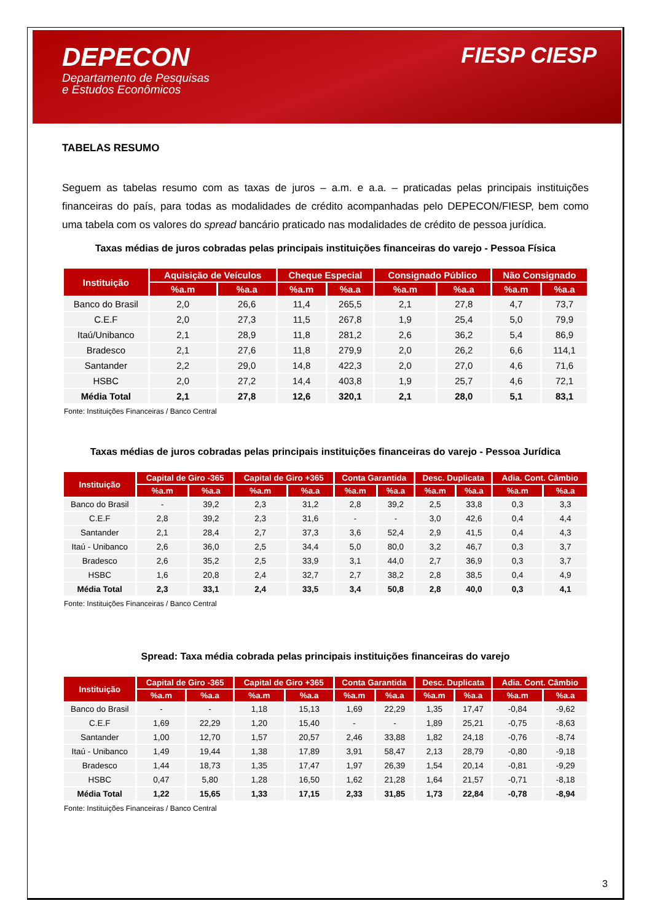DEPECON
Departamento de Pesquisas
e Estudos Econômicos
FIESP CIESP
TABELAS RESUMO
Seguem as tabelas resumo com as taxas de juros – a.m. e a.a. – praticadas pelas principais instituições financeiras do país, para todas as modalidades de crédito acompanhadas pelo DEPECON/FIESP, bem como uma tabela com os valores do spread bancário praticado nas modalidades de crédito de pessoa jurídica.
Taxas médias de juros cobradas pelas principais instituições financeiras do varejo - Pessoa Física
| Instituição | Aquisição de Veículos | | Cheque Especial | | Consignado Público | | Não Consignado | |
| --- | --- | --- | --- | --- | --- | --- | --- | --- |
| | %a.m | %a.a | %a.m | %a.a | %a.m | %a.a | %a.m | %a.a |
| Banco do Brasil | 2,0 | 26,6 | 11,4 | 265,5 | 2,1 | 27,8 | 4,7 | 73,7 |
| C.E.F | 2,0 | 27,3 | 11,5 | 267,8 | 1,9 | 25,4 | 5,0 | 79,9 |
| Itaú/Unibanco | 2,1 | 28,9 | 11,8 | 281,2 | 2,6 | 36,2 | 5,4 | 86,9 |
| Bradesco | 2,1 | 27,6 | 11,8 | 279,9 | 2,0 | 26,2 | 6,6 | 114,1 |
| Santander | 2,2 | 29,0 | 14,8 | 422,3 | 2,0 | 27,0 | 4,6 | 71,6 |
| HSBC | 2,0 | 27,2 | 14,4 | 403,8 | 1,9 | 25,7 | 4,6 | 72,1 |
| Média Total | 2,1 | 27,8 | 12,6 | 320,1 | 2,1 | 28,0 | 5,1 | 83,1 |
Fonte: Instituições Financeiras / Banco Central
Taxas médias de juros cobradas pelas principais instituições financeiras do varejo - Pessoa Jurídica
| Instituição | Capital de Giro -365 | | Capital de Giro +365 | | Conta Garantida | | Desc. Duplicata | | Adia. Cont. Câmbio | |
| --- | --- | --- | --- | --- | --- | --- | --- | --- | --- | --- |
| | %a.m | %a.a | %a.m | %a.a | %a.m | %a.a | %a.m | %a.a | %a.m | %a.a |
| Banco do Brasil | - | 39,2 | 2,3 | 31,2 | 2,8 | 39,2 | 2,5 | 33,8 | 0,3 | 3,3 |
| C.E.F | 2,8 | 39,2 | 2,3 | 31,6 | - | - | 3,0 | 42,6 | 0,4 | 4,4 |
| Santander | 2,1 | 28,4 | 2,7 | 37,3 | 3,6 | 52,4 | 2,9 | 41,5 | 0,4 | 4,3 |
| Itaú - Unibanco | 2,6 | 36,0 | 2,5 | 34,4 | 5,0 | 80,0 | 3,2 | 46,7 | 0,3 | 3,7 |
| Bradesco | 2,6 | 35,2 | 2,5 | 33,9 | 3,1 | 44,0 | 2,7 | 36,9 | 0,3 | 3,7 |
| HSBC | 1,6 | 20,8 | 2,4 | 32,7 | 2,7 | 38,2 | 2,8 | 38,5 | 0,4 | 4,9 |
| Média Total | 2,3 | 33,1 | 2,4 | 33,5 | 3,4 | 50,8 | 2,8 | 40,0 | 0,3 | 4,1 |
Fonte: Instituições Financeiras / Banco Central
Spread: Taxa média cobrada pelas principais instituições financeiras do varejo
| Instituição | Capital de Giro -365 | | Capital de Giro +365 | | Conta Garantida | | Desc. Duplicata | | Adia. Cont. Câmbio | |
| --- | --- | --- | --- | --- | --- | --- | --- | --- | --- | --- |
| | %a.m | %a.a | %a.m | %a.a | %a.m | %a.a | %a.m | %a.a | %a.m | %a.a |
| Banco do Brasil | - | - | 1,18 | 15,13 | 1,69 | 22,29 | 1,35 | 17,47 | -0,84 | -9,62 |
| C.E.F | 1,69 | 22,29 | 1,20 | 15,40 | - | - | 1,89 | 25,21 | -0,75 | -8,63 |
| Santander | 1,00 | 12,70 | 1,57 | 20,57 | 2,46 | 33,88 | 1,82 | 24,18 | -0,76 | -8,74 |
| Itaú - Unibanco | 1,49 | 19,44 | 1,38 | 17,89 | 3,91 | 58,47 | 2,13 | 28,79 | -0,80 | -9,18 |
| Bradesco | 1,44 | 18,73 | 1,35 | 17,47 | 1,97 | 26,39 | 1,54 | 20,14 | -0,81 | -9,29 |
| HSBC | 0,47 | 5,80 | 1,28 | 16,50 | 1,62 | 21,28 | 1,64 | 21,57 | -0,71 | -8,18 |
| Média Total | 1,22 | 15,65 | 1,33 | 17,15 | 2,33 | 31,85 | 1,73 | 22,84 | -0,78 | -8,94 |
Fonte: Instituições Financeiras / Banco Central
3